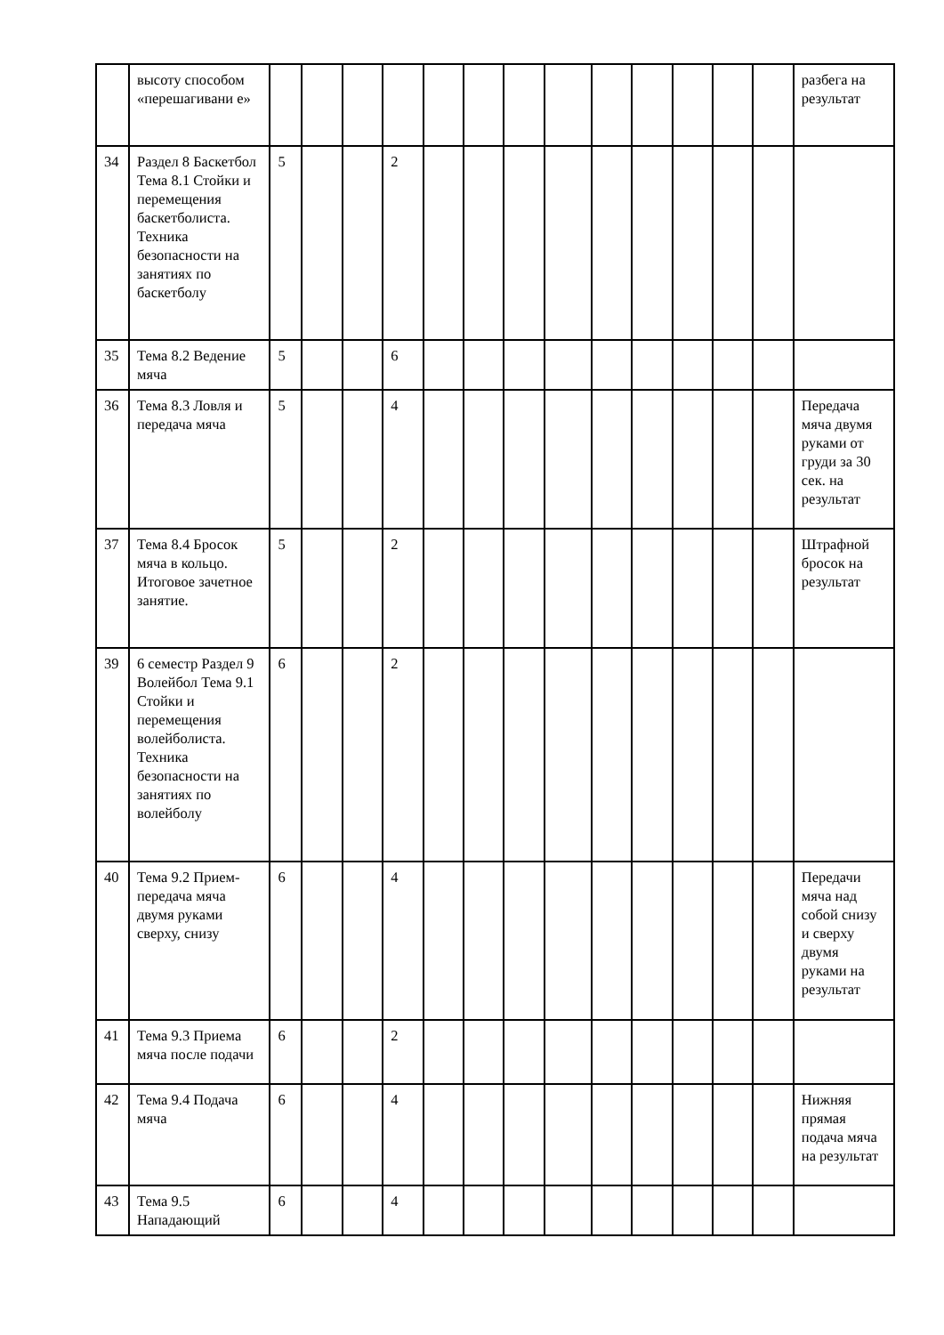| | высоту способом «перешагивани е» | | | | | | | | | | | | | | разбега на результат |
| 34 | Раздел 8 Баскетбол Тема 8.1 Стойки и перемещения баскетболиста. Техника безопасности на занятиях по баскетболу | 5 | | | 2 | | | | | | | | | | |
| 35 | Тема 8.2 Ведение мяча | 5 | | | 6 | | | | | | | | | | |
| 36 | Тема 8.3 Ловля и передача мяча | 5 | | | 4 | | | | | | | | | | Передача мяча двумя руками от груди за 30 сек. на результат |
| 37 | Тема 8.4 Бросок мяча в кольцо. Итоговое зачетное занятие. | 5 | | | 2 | | | | | | | | | | Штрафной бросок на результат |
| 39 | 6 семестр Раздел 9 Волейбол Тема 9.1 Стойки и перемещения волейболиста. Техника безопасности на занятиях по волейболу | 6 | | | 2 | | | | | | | | | | |
| 40 | Тема 9.2 Прием-передача мяча двумя руками сверху, снизу | 6 | | | 4 | | | | | | | | | | Передачи мяча над собой снизу и сверху двумя руками на результат |
| 41 | Тема 9.3 Приема мяча после подачи | 6 | | | 2 | | | | | | | | | | |
| 42 | Тема 9.4 Подача мяча | 6 | | | 4 | | | | | | | | | | Нижняя прямая подача мяча на результат |
| 43 | Тема 9.5 Нападающий | 6 | | | 4 | | | | | | | | | | |